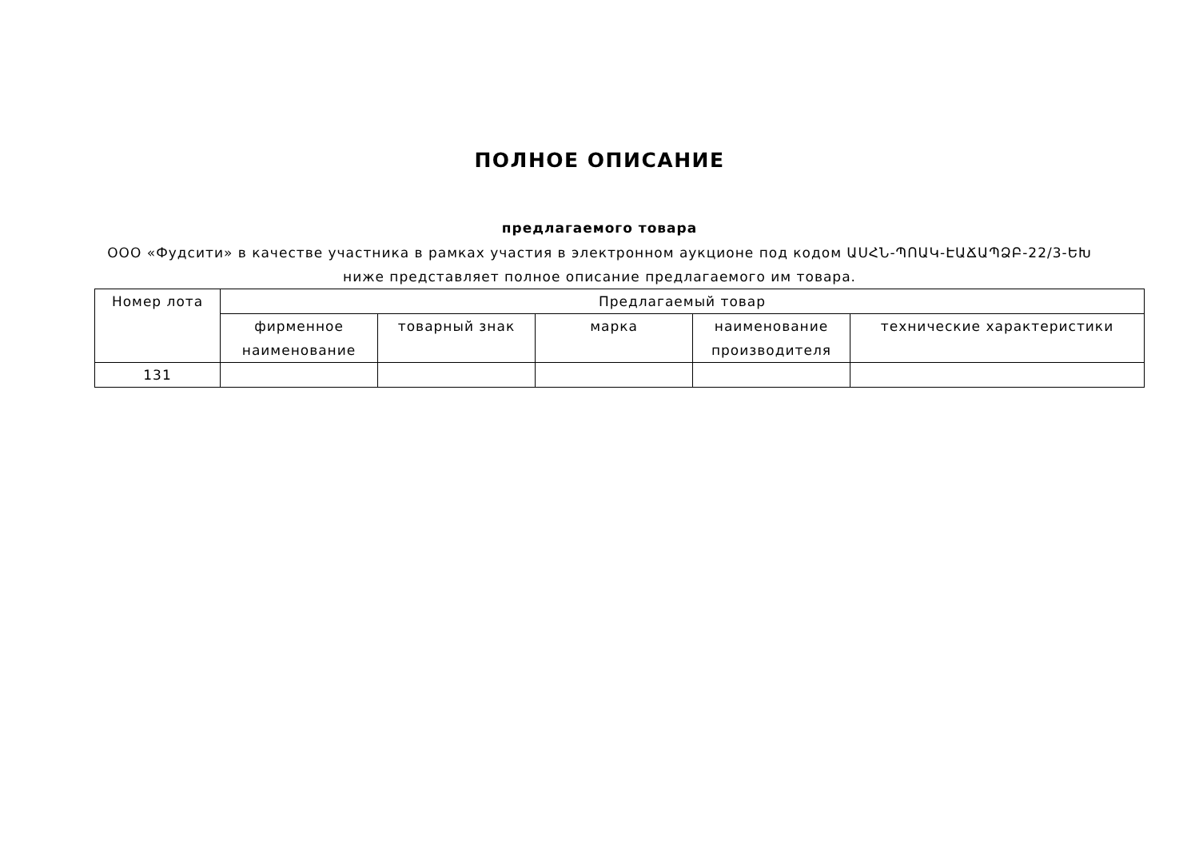ПОЛНОЕ ОПИСАНИЕ
предлагаемого товара
ООО «Фудсити» в качестве участника в рамках участия в электронном аукционе под кодом ԱՍՀՆ-ՊՈԱԿ-ԷԱՃԱՊՁԲ-22/3-ԵԽ ниже представляет полное описание предлагаемого им товара.
| Номер лота | Предлагаемый товар | | | | |
| --- | --- | --- | --- | --- | --- |
| | фирменное наименование | товарный знак | марка | наименование производителя | технические характеристики |
| 131 | | | | | |